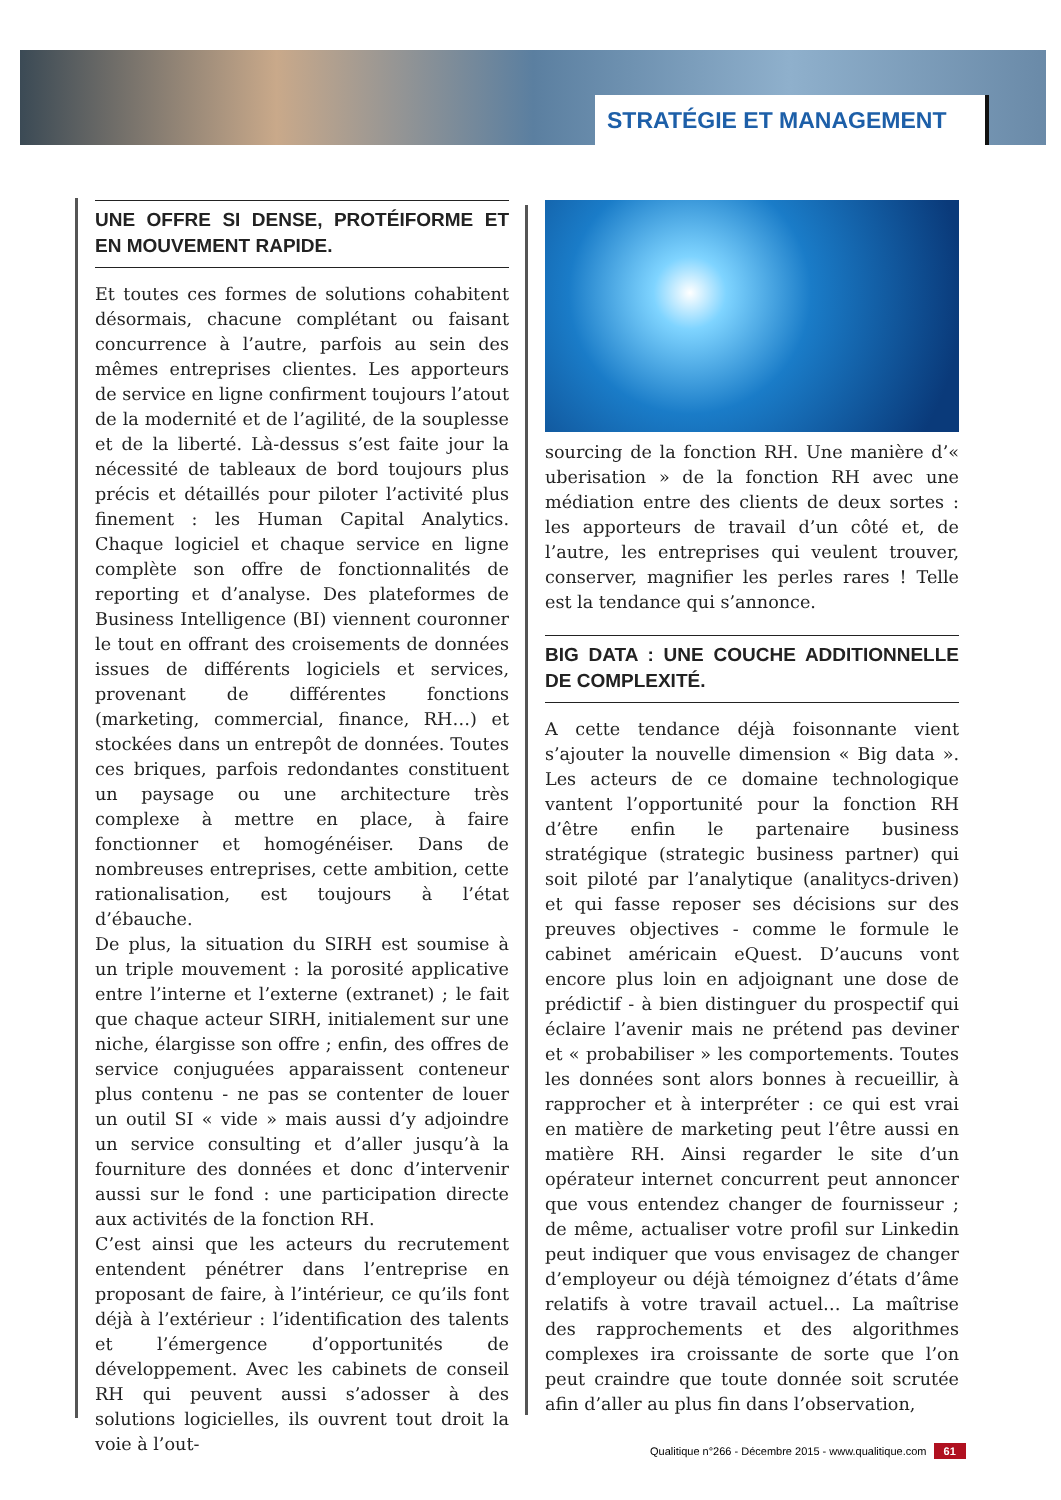STRATÉGIE ET MANAGEMENT
UNE OFFRE SI DENSE, PROTÉIFORME ET EN MOUVEMENT RAPIDE.
Et toutes ces formes de solutions cohabitent désormais, chacune complétant ou faisant concurrence à l’autre, parfois au sein des mêmes entreprises clientes. Les apporteurs de service en ligne confirment toujours l’atout de la modernité et de l’agilité, de la souplesse et de la liberté. Là-dessus s’est faite jour la nécessité de tableaux de bord toujours plus précis et détaillés pour piloter l’activité plus finement : les Human Capital Analytics. Chaque logiciel et chaque service en ligne complète son offre de fonctionnalités de reporting et d’analyse. Des plateformes de Business Intelligence (BI) viennent couronner le tout en offrant des croisements de données issues de différents logiciels et services, provenant de différentes fonctions (marketing, commercial, finance, RH…) et stockées dans un entrepôt de données. Toutes ces briques, parfois redondantes constituent un paysage ou une architecture très complexe à mettre en place, à faire fonctionner et homogénéiser. Dans de nombreuses entreprises, cette ambition, cette rationalisation, est toujours à l’état d’ébauche.
De plus, la situation du SIRH est soumise à un triple mouvement : la porosité applicative entre l’interne et l’externe (extranet) ; le fait que chaque acteur SIRH, initialement sur une niche, élargisse son offre ; enfin, des offres de service conjuguées apparaissent conteneur plus contenu - ne pas se contenter de louer un outil SI « vide » mais aussi d’y adjoindre un service consulting et d’aller jusqu’à la fourniture des données et donc d’intervenir aussi sur le fond : une participation directe aux activités de la fonction RH.
C’est ainsi que les acteurs du recrutement entendent pénétrer dans l’entreprise en proposant de faire, à l’intérieur, ce qu’ils font déjà à l’extérieur : l’identification des talents et l’émergence d’opportunités de développement. Avec les cabinets de conseil RH qui peuvent aussi s’adosser à des solutions logicielles, ils ouvrent tout droit la voie à l’out-
sourcing de la fonction RH. Une manière d’« uberisation » de la fonction RH avec une médiation entre des clients de deux sortes : les apporteurs de travail d’un côté et, de l’autre, les entreprises qui veulent trouver, conserver, magnifier les perles rares ! Telle est la tendance qui s’annonce.
BIG DATA : UNE COUCHE ADDITIONNELLE DE COMPLEXITÉ.
A cette tendance déjà foisonnante vient s’ajouter la nouvelle dimension « Big data ». Les acteurs de ce domaine technologique vantent l’opportunité pour la fonction RH d’être enfin le partenaire business stratégique (strategic business partner) qui soit piloté par l’analytique (analitycs-driven) et qui fasse reposer ses décisions sur des preuves objectives - comme le formule le cabinet américain eQuest. D’aucuns vont encore plus loin en adjoignant une dose de prédictif - à bien distinguer du prospectif qui éclaire l’avenir mais ne prétend pas deviner et « probabiliser » les comportements. Toutes les données sont alors bonnes à recueillir, à rapprocher et à interpréter : ce qui est vrai en matière de marketing peut l’être aussi en matière RH. Ainsi regarder le site d’un opérateur internet concurrent peut annoncer que vous entendez changer de fournisseur ; de même, actualiser votre profil sur Linkedin peut indiquer que vous envisagez de changer d’employeur ou déjà témoignez d’états d’âme relatifs à votre travail actuel… La maîtrise des rapprochements et des algorithmes complexes ira croissante de sorte que l’on peut craindre que toute donnée soit scrutée afin d’aller au plus fin dans l’observation,
Qualitique n°266 - Décembre 2015 - www.qualitique.com 61